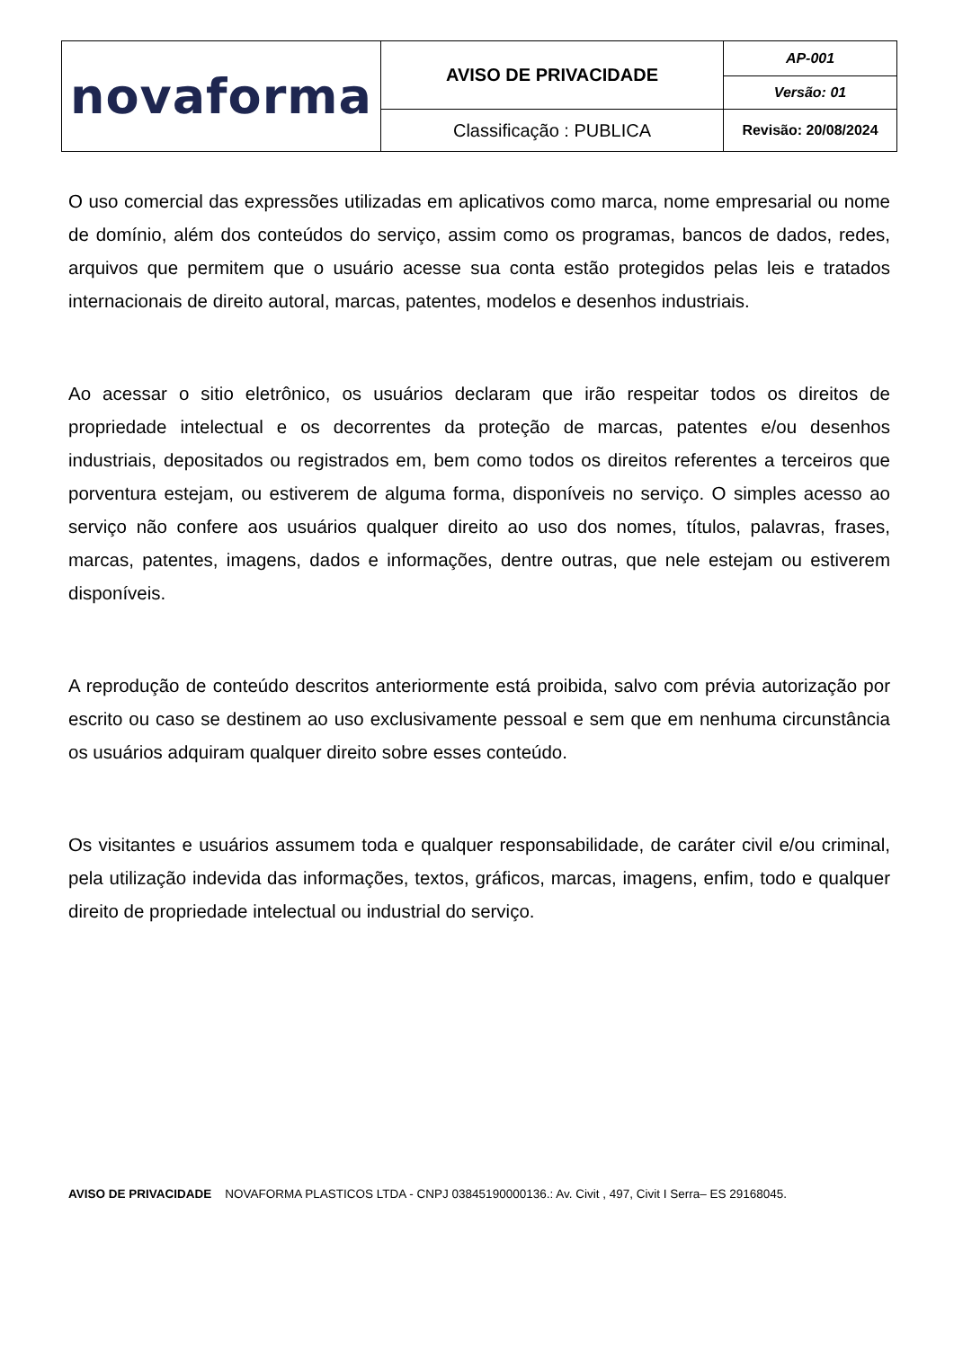| novaforma | AVISO DE PRIVACIDADE | AP-001 |
| | | Versão: 01 |
| | Classificação : PUBLICA | Revisão: 20/08/2024 |
O uso comercial das expressões utilizadas em aplicativos como marca, nome empresarial ou nome de domínio, além dos conteúdos do serviço, assim como os programas, bancos de dados, redes, arquivos que permitem que o usuário acesse sua conta estão protegidos pelas leis e tratados internacionais de direito autoral, marcas, patentes, modelos e desenhos industriais.
Ao acessar o sitio eletrônico, os usuários declaram que irão respeitar todos os direitos de propriedade intelectual e os decorrentes da proteção de marcas, patentes e/ou desenhos industriais, depositados ou registrados em, bem como todos os direitos referentes a terceiros que porventura estejam, ou estiverem de alguma forma, disponíveis no serviço. O simples acesso ao serviço não confere aos usuários qualquer direito ao uso dos nomes, títulos, palavras, frases, marcas, patentes, imagens, dados e informações, dentre outras, que nele estejam ou estiverem disponíveis.
A reprodução de conteúdo descritos anteriormente está proibida, salvo com prévia autorização por escrito ou caso se destinem ao uso exclusivamente pessoal e sem que em nenhuma circunstância os usuários adquiram qualquer direito sobre esses conteúdo.
Os visitantes e usuários assumem toda e qualquer responsabilidade, de caráter civil e/ou criminal, pela utilização indevida das informações, textos, gráficos, marcas, imagens, enfim, todo e qualquer direito de propriedade intelectual ou industrial do serviço.
AVISO DE PRIVACIDADE NOVAFORMA PLASTICOS LTDA - CNPJ 03845190000136.: Av. Civit , 497, Civit I Serra– ES 29168045.